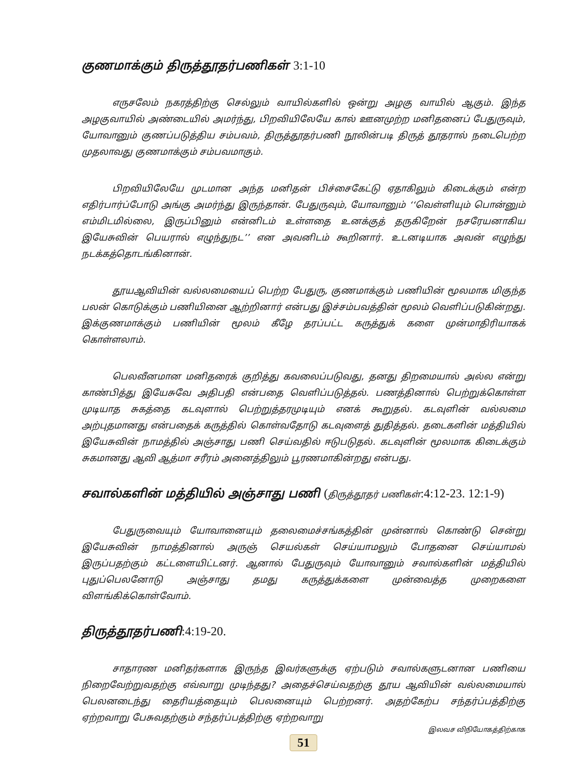குணமாக்கும் திருத்தூதர்பணிகள் 3:1-10
எருசலேம் நகரத்திற்கு செல்லும் வாயில்களில் ஒன்று அழகு வாயில் ஆகும். இந்த அழகுவாயில் அண்டையில் அமர்ந்து, பிறவியிலேயே கால் ஊனமுற்ற மனிதனைப் பேதுருவும், யோவானும் குணப்படுத்திய சம்பவம், திருத்தூதர்பணி நூலின்படி திருத் தூதரால் நடைபெற்ற முதலாவது குணமாக்கும் சம்பவமாகும்.
பிறவியிலேயே முடமான அந்த மனிதன் பிச்சைகேட்டு ஏதாகிலும் கிடைக்கும் என்ற எதிர்பார்ப்போடு அங்கு அமர்ந்து இருந்தான். பேதுருவும், யோவானும் ‘‘வெள்ளியும் பொன்னும் எம்மிடமில்லை, இருப்பினும் என்னிடம் உள்ளதை உனக்குத் தருகிறேன் நசரேயனாகிய இயேசுவின் பெயரால் எழுந்துநட’’ என அவனிடம் கூறினார். உடனடியாக அவன் எழுந்து நடக்கத்தொடங்கினான்.
தூயஆவியின் வல்லமையைப் பெற்ற பேதுரு, குணமாக்கும் பணியின் மூலமாக மிகுந்த பலன் கொடுக்கும் பணியினை ஆற்றினார் என்பது இச்சம்பவத்தின் மூலம் வெளிப்படுகின்றது. இக்குணமாக்கும் பணியின் மூலம் கீழே தரப்பட்ட கருத்துக் களை முன்மாதிரியாகக் கொள்ளலாம்.
பெலவீனமான மனிதரைக் குறித்து கவலைப்படுவது, தனது திறமையால் அல்ல என்று காண்பித்து இயேசுவே அதிபதி என்பதை வெளிப்படுத்தல். பணத்தினால் பெற்றுக்கொள்ள முடியாத சுகத்தை கடவுளால் பெற்றுத்தரமுடியும் எனக் கூறுதல். கடவுளின் வல்லமை அற்புதமானது என்பதைக் கருத்தில் கொள்வதோடு கடவுளைத் துதித்தல். தடைகளின் மத்தியில் இயேசுவின் நாமத்தில் அஞ்சாது பணி செய்வதில் ஈடுபடுதல். கடவுளின் மூலமாக கிடைக்கும் சுகமானது ஆவி ஆத்மா சரீரம் அனைத்திலும் பூரணமாகின்றது என்பது.
சவால்களின் மத்தியில் அஞ்சாது பணி (திருத்தூதர் பணிகள்:4:12-23. 12:1-9)
பேதுருவையும் யோவானையும் தலைமைச்சங்கத்தின் முன்னால் கொண்டு சென்று இயேசுவின் நாமத்தினால் அருஞ் செயல்கள் செய்யாமலும் போதனை செய்யாமல் இருப்பதற்கும் கட்டளையிட்டனர். ஆனால் பேதுருவும் யோவானும் சவால்களின் மத்தியில் புதுப்பெலனோடு அஞ்சாது தமது கருத்துக்களை முன்வைத்த முறைகளை விளங்கிக்கொள்வோம்.
திருத்தூதர்பணி:4:19-20.
சாதாரண மனிதர்களாக இருந்த இவர்களுக்கு ஏற்படும் சவால்களுடனான பணியை நிறைவேற்றுவதற்கு எவ்வாறு முடிந்தது? அதைச்செய்வதற்கு தூய ஆவியின் வல்லமையால் பெலனடைந்து தைரியத்தையும் பெலனையும் பெற்றனர். அதற்கேற்ப சந்தர்ப்பத்திற்கு ஏற்றவாறு பேசுவதற்கும் சந்தர்ப்பத்திற்கு ஏற்றவாறு
இலவச விநியோகத்திற்காக
51